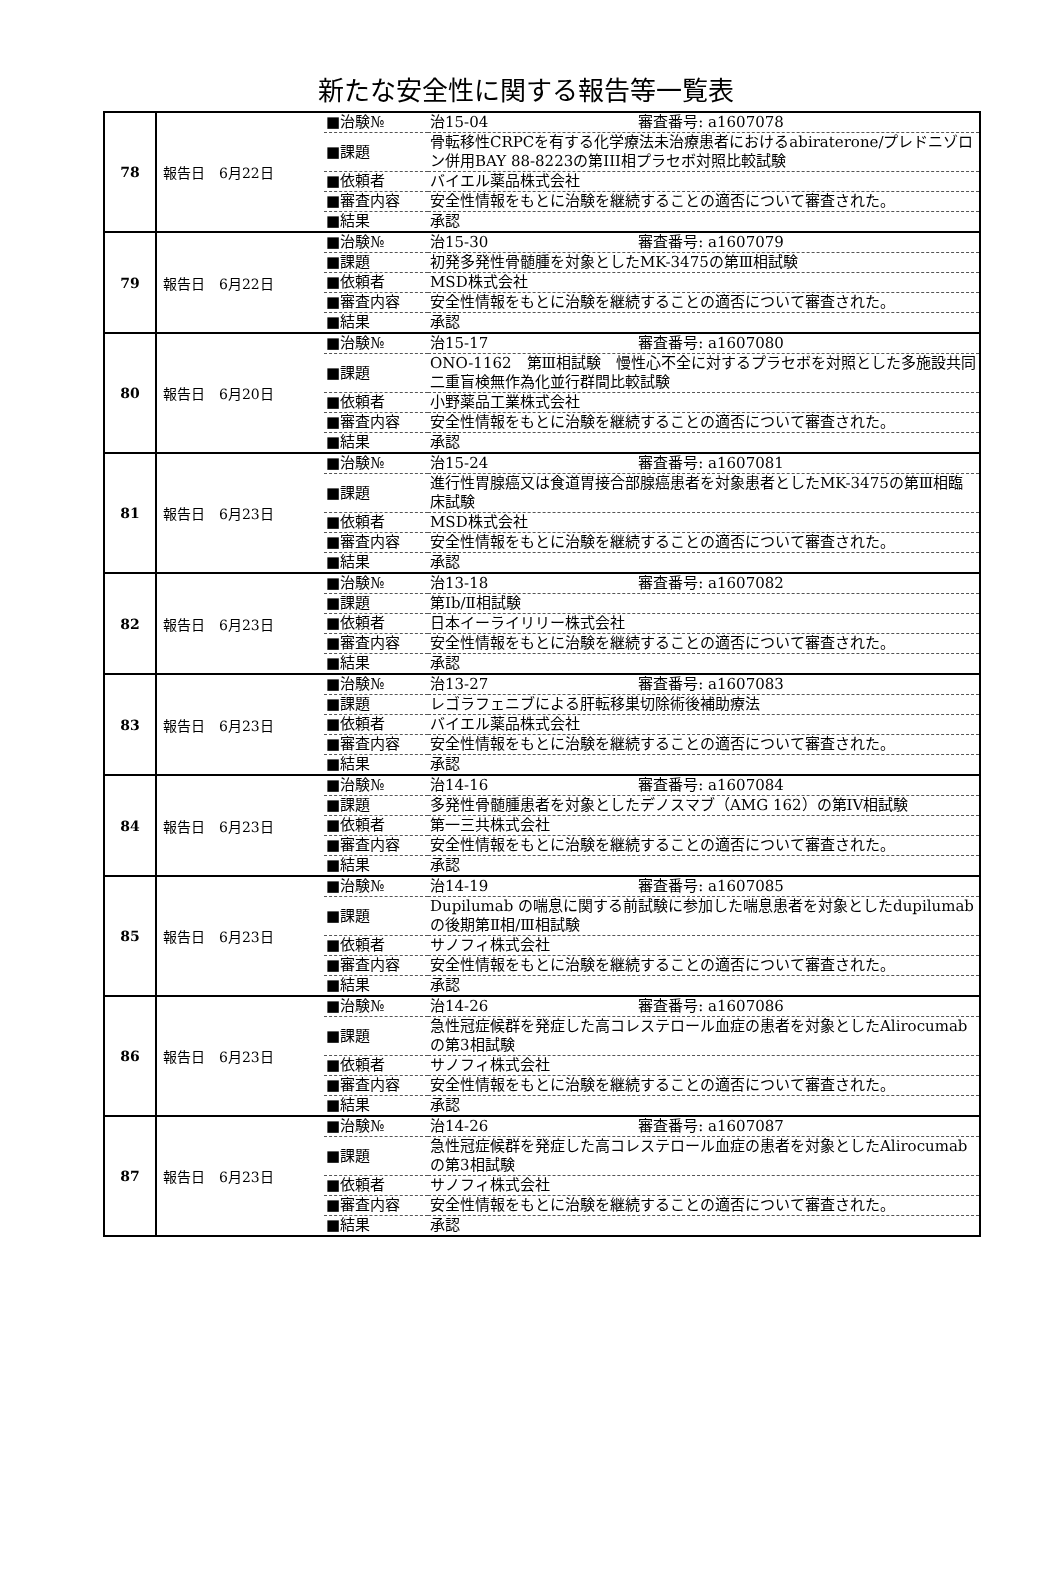新たな安全性に関する報告等一覧表
| 78 | 報告日 6月22日 | / ■治験№ / 治15-04 審査番号: a1607078 / / ■課題 / 骨転移性CRPCを有する化学療法未治療患者におけるabiraterone/プレドニゾロン併用BAY 88-8223の第III相プラセボ対照比較試験 / / ■依頼者 / バイエル薬品株式会社 / / ■審査内容 / 安全性情報をもとに治験を継続することの適否について審査された。 / / ■結果 / 承認 / |
| 79 | 報告日 6月22日 | / ■治験№ / 治15-30 審査番号: a1607079 / / ■課題 / 初発多発性骨髄腫を対象としたMK-3475の第Ⅲ相試験 / / ■依頼者 / MSD株式会社 / / ■審査内容 / 安全性情報をもとに治験を継続することの適否について審査された。 / / ■結果 / 承認 / |
| 80 | 報告日 6月20日 | / ■治験№ / 治15-17 審査番号: a1607080 / / ■課題 / ONO-1162 第Ⅲ相試験 慢性心不全に対するプラセボを対照とした多施設共同二重盲検無作為化並行群間比較試験 / / ■依頼者 / 小野薬品工業株式会社 / / ■審査内容 / 安全性情報をもとに治験を継続することの適否について審査された。 / / ■結果 / 承認 / |
| 81 | 報告日 6月23日 | / ■治験№ / 治15-24 審査番号: a1607081 / / ■課題 / 進行性胃腺癌又は食道胃接合部腺癌患者を対象患者としたMK-3475の第Ⅲ相臨床試験 / / ■依頼者 / MSD株式会社 / / ■審査内容 / 安全性情報をもとに治験を継続することの適否について審査された。 / / ■結果 / 承認 / |
| 82 | 報告日 6月23日 | / ■治験№ / 治13-18 審査番号: a1607082 / / ■課題 / 第Ⅰb/Ⅱ相試験 / / ■依頼者 / 日本イーライリリー株式会社 / / ■審査内容 / 安全性情報をもとに治験を継続することの適否について審査された。 / / ■結果 / 承認 / |
| 83 | 報告日 6月23日 | / ■治験№ / 治13-27 審査番号: a1607083 / / ■課題 / レゴラフェニブによる肝転移巣切除術後補助療法 / / ■依頼者 / バイエル薬品株式会社 / / ■審査内容 / 安全性情報をもとに治験を継続することの適否について審査された。 / / ■結果 / 承認 / |
| 84 | 報告日 6月23日 | / ■治験№ / 治14-16 審査番号: a1607084 / / ■課題 / 多発性骨髄腫患者を対象としたデノスマブ（AMG 162）の第IV相試験 / / ■依頼者 / 第一三共株式会社 / / ■審査内容 / 安全性情報をもとに治験を継続することの適否について審査された。 / / ■結果 / 承認 / |
| 85 | 報告日 6月23日 | / ■治験№ / 治14-19 審査番号: a1607085 / / ■課題 / Dupilumab の喘息に関する前試験に参加した喘息患者を対象としたdupilumab の後期第Ⅱ相/Ⅲ相試験 / / ■依頼者 / サノフィ株式会社 / / ■審査内容 / 安全性情報をもとに治験を継続することの適否について審査された。 / / ■結果 / 承認 / |
| 86 | 報告日 6月23日 | / ■治験№ / 治14-26 審査番号: a1607086 / / ■課題 / 急性冠症候群を発症した高コレステロール血症の患者を対象としたAlirocumabの第3相試験 / / ■依頼者 / サノフィ株式会社 / / ■審査内容 / 安全性情報をもとに治験を継続することの適否について審査された。 / / ■結果 / 承認 / |
| 87 | 報告日 6月23日 | / ■治験№ / 治14-26 審査番号: a1607087 / / ■課題 / 急性冠症候群を発症した高コレステロール血症の患者を対象としたAlirocumabの第3相試験 / / ■依頼者 / サノフィ株式会社 / / ■審査内容 / 安全性情報をもとに治験を継続することの適否について審査された。 / / ■結果 / 承認 / |